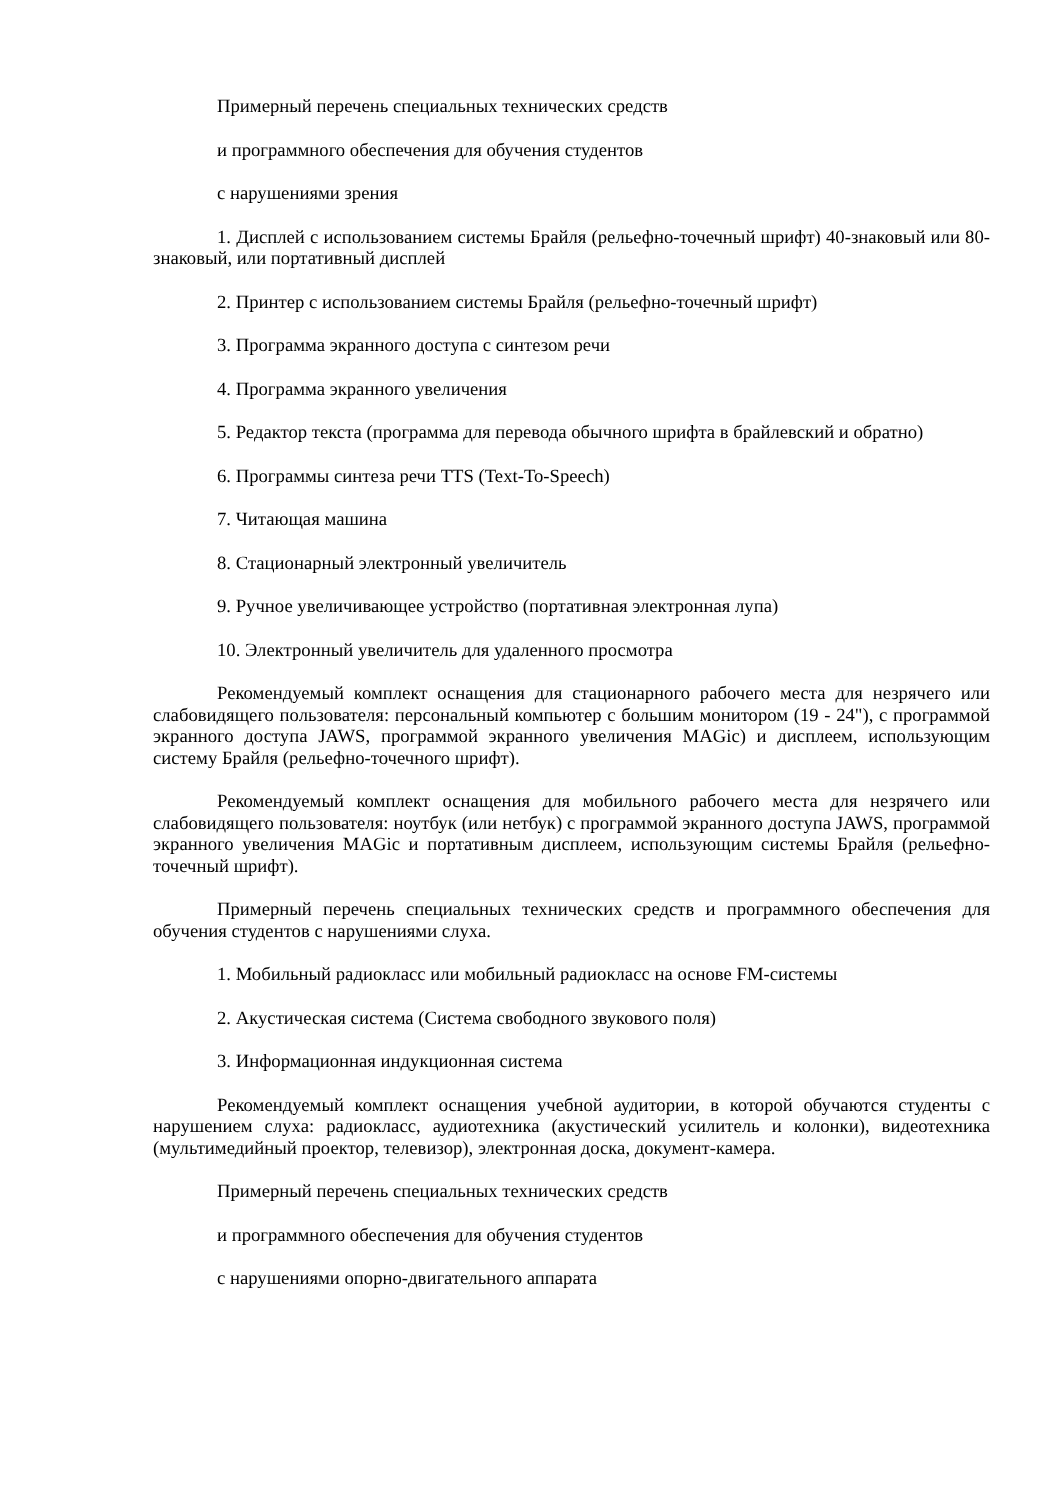Примерный перечень специальных технических средств
и программного обеспечения для обучения студентов
с нарушениями зрения
1. Дисплей с использованием системы Брайля (рельефно-точечный шрифт) 40-знаковый или 80-знаковый, или портативный дисплей
2. Принтер с использованием системы Брайля (рельефно-точечный шрифт)
3. Программа экранного доступа с синтезом речи
4. Программа экранного увеличения
5. Редактор текста (программа для перевода обычного шрифта в брайлевский и обратно)
6. Программы синтеза речи TTS (Text-To-Speech)
7. Читающая машина
8. Стационарный электронный увеличитель
9. Ручное увеличивающее устройство (портативная электронная лупа)
10. Электронный увеличитель для удаленного просмотра
Рекомендуемый комплект оснащения для стационарного рабочего места для незрячего или слабовидящего пользователя: персональный компьютер с большим монитором (19 - 24"), с программой экранного доступа JAWS, программой экранного увеличения MAGic) и дисплеем, использующим систему Брайля (рельефно-точечного шрифт).
Рекомендуемый комплект оснащения для мобильного рабочего места для незрячего или слабовидящего пользователя: ноутбук (или нетбук) с программой экранного доступа JAWS, программой экранного увеличения MAGic и портативным дисплеем, использующим системы Брайля (рельефно-точечный шрифт).
Примерный перечень специальных технических средств и программного обеспечения для обучения студентов с нарушениями слуха.
1. Мобильный радиокласс или мобильный радиокласс на основе FM-системы
2. Акустическая система (Система свободного звукового поля)
3. Информационная индукционная система
Рекомендуемый комплект оснащения учебной аудитории, в которой обучаются студенты с нарушением слуха: радиокласс, аудиотехника (акустический усилитель и колонки), видеотехника (мультимедийный проектор, телевизор), электронная доска, документ-камера.
Примерный перечень специальных технических средств
и программного обеспечения для обучения студентов
с нарушениями опорно-двигательного аппарата